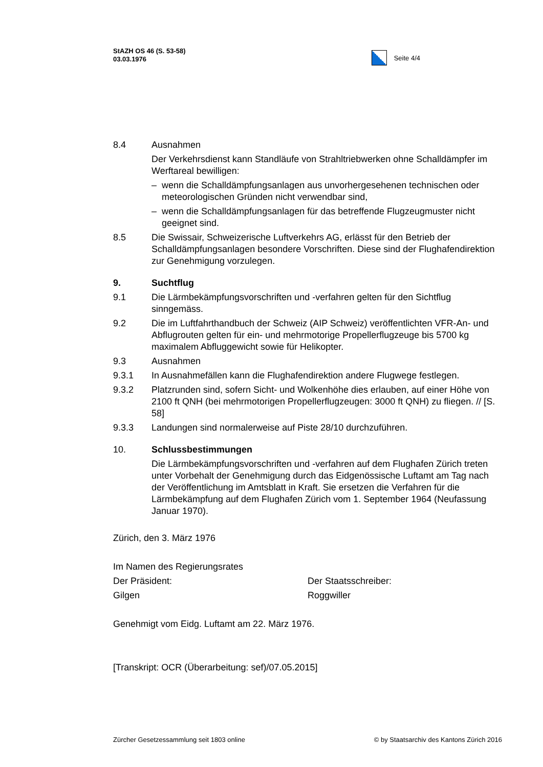StAZH OS 46 (S. 53-58)
03.03.1976
Seite 4/4
8.4 Ausnahmen
Der Verkehrsdienst kann Standläufe von Strahltriebwerken ohne Schalldämpfer im Werftareal bewilligen:
– wenn die Schalldämpfungsanlagen aus unvorhergesehenen technischen oder meteorologischen Gründen nicht verwendbar sind,
– wenn die Schalldämpfungsanlagen für das betreffende Flugzeugmuster nicht geeignet sind.
8.5 Die Swissair, Schweizerische Luftverkehrs AG, erlässt für den Betrieb der Schalldämpfungsanlagen besondere Vorschriften. Diese sind der Flughafendirektion zur Genehmigung vorzulegen.
9. Suchtflug
9.1 Die Lärmbekämpfungsvorschriften und -verfahren gelten für den Sichtflug sinngemäss.
9.2 Die im Luftfahrthandbuch der Schweiz (AIP Schweiz) veröffentlichten VFR-An- und Abflugrouten gelten für ein- und mehrmotorige Propellerflugzeuge bis 5700 kg maximalem Abfluggewicht sowie für Helikopter.
9.3 Ausnahmen
9.3.1 In Ausnahmefällen kann die Flughafendirektion andere Flugwege festlegen.
9.3.2 Platzrunden sind, sofern Sicht- und Wolkenhöhe dies erlauben, auf einer Höhe von 2100 ft QNH (bei mehrmotorigen Propellerflugzeugen: 3000 ft QNH) zu fliegen. // [S. 58]
9.3.3 Landungen sind normalerweise auf Piste 28/10 durchzuführen.
10. Schlussbestimmungen
Die Lärmbekämpfungsvorschriften und -verfahren auf dem Flughafen Zürich treten unter Vorbehalt der Genehmigung durch das Eidgenössische Luftamt am Tag nach der Veröffentlichung im Amtsblatt in Kraft. Sie ersetzen die Verfahren für die Lärmbekämpfung auf dem Flughafen Zürich vom 1. September 1964 (Neufassung Januar 1970).
Zürich, den 3. März 1976
Im Namen des Regierungsrates
Der Präsident: Der Staatsschreiber:
Gilgen Roggwiller
Genehmigt vom Eidg. Luftamt am 22. März 1976.
[Transkript: OCR (Überarbeitung: sef)/07.05.2015]
Zürcher Gesetzessammlung seit 1803 online © by Staatsarchiv des Kantons Zürich 2016